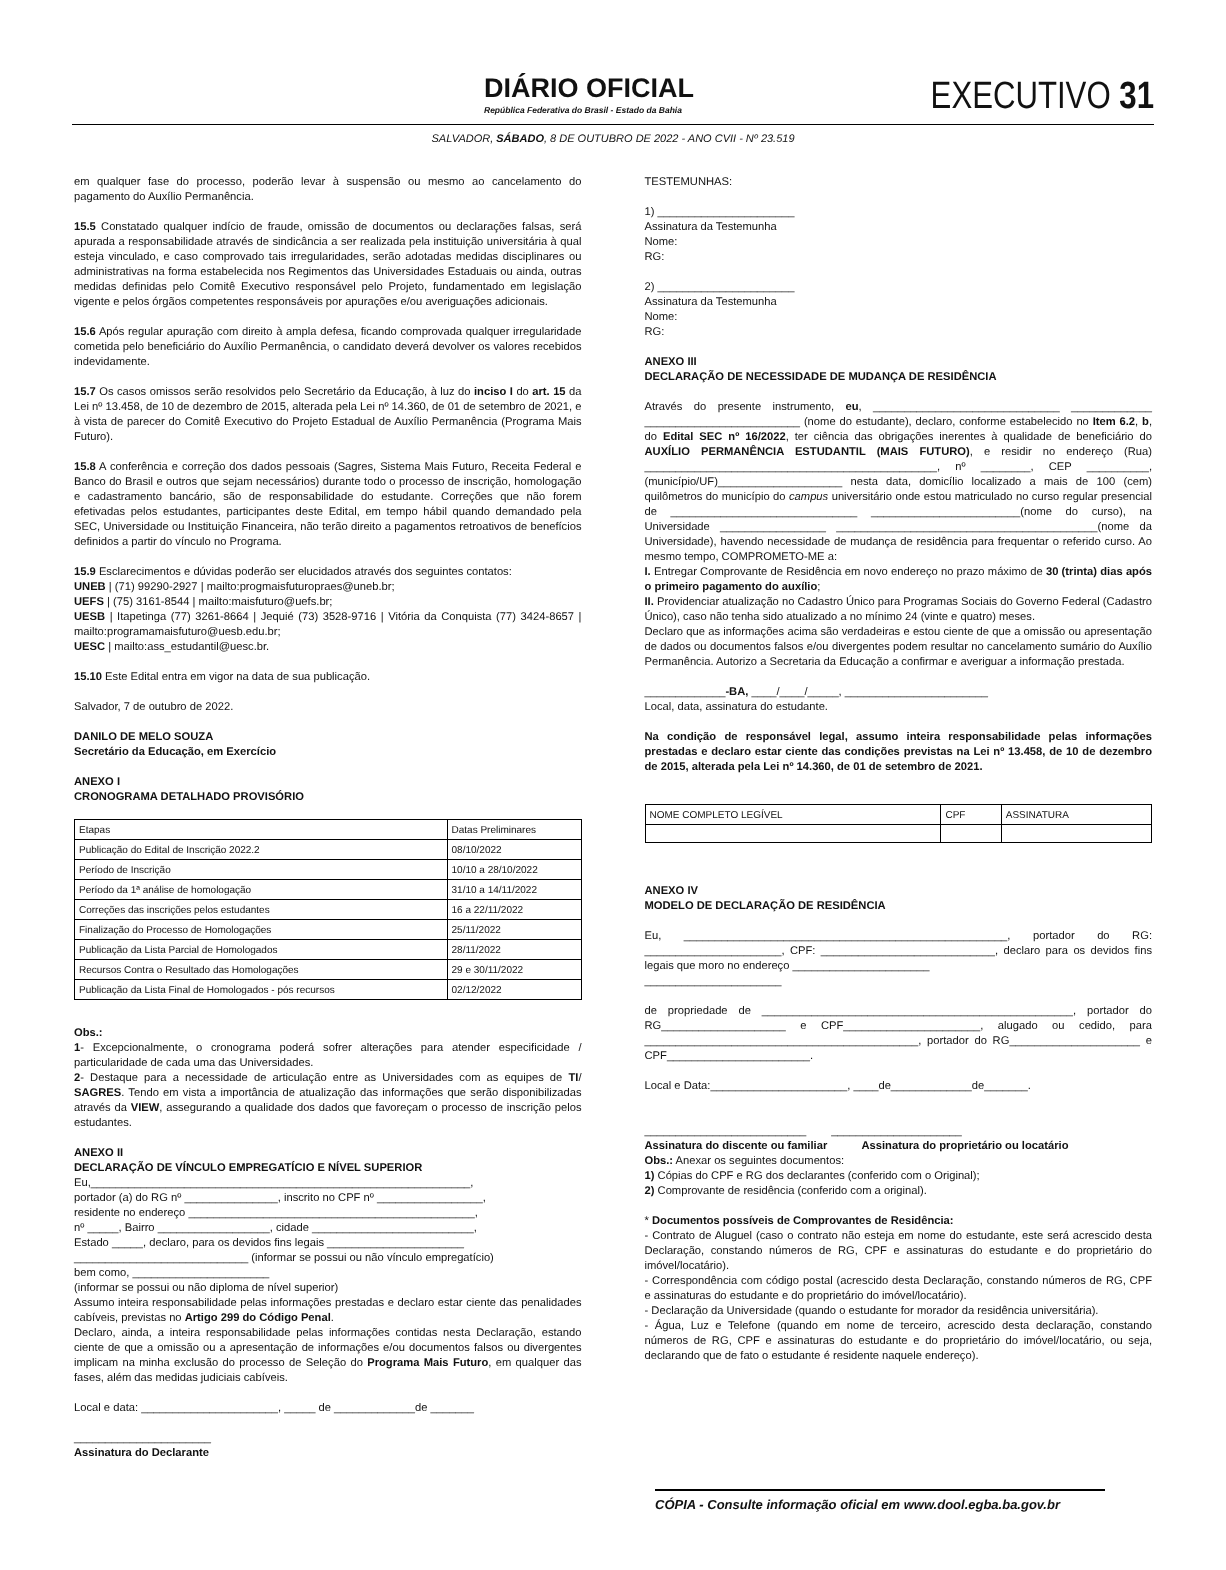DIÁRIO OFICIAL
República Federativa do Brasil - Estado da Bahia
EXECUTIVO 31
SALVADOR, SÁBADO, 8 DE OUTUBRO DE 2022 - ANO CVII - Nº 23.519
em qualquer fase do processo, poderão levar à suspensão ou mesmo ao cancelamento do pagamento do Auxílio Permanência.
15.5 Constatado qualquer indício de fraude, omissão de documentos ou declarações falsas, será apurada a responsabilidade através de sindicância a ser realizada pela instituição universitária à qual esteja vinculado, e caso comprovado tais irregularidades, serão adotadas medidas disciplinares ou administrativas na forma estabelecida nos Regimentos das Universidades Estaduais ou ainda, outras medidas definidas pelo Comitê Executivo responsável pelo Projeto, fundamentado em legislação vigente e pelos órgãos competentes responsáveis por apurações e/ou averiguações adicionais.
15.6 Após regular apuração com direito à ampla defesa, ficando comprovada qualquer irregularidade cometida pelo beneficiário do Auxílio Permanência, o candidato deverá devolver os valores recebidos indevidamente.
15.7 Os casos omissos serão resolvidos pelo Secretário da Educação, à luz do inciso I do art. 15 da Lei nº 13.458, de 10 de dezembro de 2015, alterada pela Lei nº 14.360, de 01 de setembro de 2021, e à vista de parecer do Comitê Executivo do Projeto Estadual de Auxílio Permanência (Programa Mais Futuro).
15.8 A conferência e correção dos dados pessoais (Sagres, Sistema Mais Futuro, Receita Federal e Banco do Brasil e outros que sejam necessários) durante todo o processo de inscrição, homologação e cadastramento bancário, são de responsabilidade do estudante. Correções que não forem efetivadas pelos estudantes, participantes deste Edital, em tempo hábil quando demandado pela SEC, Universidade ou Instituição Financeira, não terão direito a pagamentos retroativos de benefícios definidos a partir do vínculo no Programa.
15.9 Esclarecimentos e dúvidas poderão ser elucidados através dos seguintes contatos:
UNEB | (71) 99290-2927 | mailto:progmaisfuturopraes@uneb.br;
UEFS | (75) 3161-8544 | mailto:maisfuturo@uefs.br;
UESB | Itapetinga (77) 3261-8664 | Jequié (73) 3528-9716 | Vitória da Conquista (77) 3424-8657 | mailto:programamaisfuturo@uesb.edu.br;
UESC | mailto:ass_estudantil@uesc.br.
15.10 Este Edital entra em vigor na data de sua publicação.
Salvador, 7 de outubro de 2022.
DANILO DE MELO SOUZA
Secretário da Educação, em Exercício
ANEXO I
CRONOGRAMA DETALHADO PROVISÓRIO
| Etapas | Datas Preliminares |
| --- | --- |
| Publicação do Edital de Inscrição 2022.2 | 08/10/2022 |
| Período de Inscrição | 10/10 a 28/10/2022 |
| Período da 1ª análise de homologação | 31/10 a 14/11/2022 |
| Correções das inscrições pelos estudantes | 16 a 22/11/2022 |
| Finalização do Processo de Homologações | 25/11/2022 |
| Publicação da Lista Parcial de Homologados | 28/11/2022 |
| Recursos Contra o Resultado das Homologações | 29 e 30/11/2022 |
| Publicação da Lista Final de Homologados - pós recursos | 02/12/2022 |
Obs.:
1- Excepcionalmente, o cronograma poderá sofrer alterações para atender especificidade / particularidade de cada uma das Universidades.
2- Destaque para a necessidade de articulação entre as Universidades com as equipes de TI/ SAGRES. Tendo em vista a importância de atualização das informações que serão disponibilizadas através da VIEW, assegurando a qualidade dos dados que favoreçam o processo de inscrição pelos estudantes.
ANEXO II
DECLARAÇÃO DE VÍNCULO EMPREGATÍCIO E NÍVEL SUPERIOR
Eu,_____________________________________________________________,
portador (a) do RG nº _______________, inscrito no CPF nº _________________,
residente no endereço ______________________________________________,
nº _____, Bairro __________________, cidade __________________________,
Estado _____, declaro, para os devidos fins legais ______________________
____________________________ (informar se possui ou não vínculo empregatício)
bem como, ______________________
(informar se possui ou não diploma de nível superior)
Assumo inteira responsabilidade pelas informações prestadas e declaro estar ciente das penalidades cabíveis, previstas no Artigo 299 do Código Penal.
Declaro, ainda, a inteira responsabilidade pelas informações contidas nesta Declaração, estando ciente de que a omissão ou a apresentação de informações e/ou documentos falsos ou divergentes implicam na minha exclusão do processo de Seleção do Programa Mais Futuro, em qualquer das fases, além das medidas judiciais cabíveis.
Local e data: ______________________, _____ de _____________de _______
______________________
Assinatura do Declarante
TESTEMUNHAS:
1) ______________________
Assinatura da Testemunha
Nome:
RG:
2) ______________________
Assinatura da Testemunha
Nome:
RG:
ANEXO III
DECLARAÇÃO DE NECESSIDADE DE MUDANÇA DE RESIDÊNCIA
Através do presente instrumento, eu, ______________________________ _____________ _________________________ (nome do estudante), declaro, conforme estabelecido no Item 6.2, b, do Edital SEC nº 16/2022, ter ciência das obrigações inerentes à qualidade de beneficiário do AUXÍLIO PERMANÊNCIA ESTUDANTIL (MAIS FUTURO), e residir no endereço (Rua) _______________________________________________, nº ________, CEP __________, (município/UF)____________________ nesta data, domicílio localizado a mais de 100 (cem) quilômetros do município do campus universitário onde estou matriculado no curso regular presencial de ______________________________ ________________________(nome do curso), na Universidade _________________ __________________________________________(nome da Universidade), havendo necessidade de mudança de residência para frequentar o referido curso. Ao mesmo tempo, COMPROMETO-ME a:
I. Entregar Comprovante de Residência em novo endereço no prazo máximo de 30 (trinta) dias após o primeiro pagamento do auxílio;
II. Providenciar atualização no Cadastro Único para Programas Sociais do Governo Federal (Cadastro Único), caso não tenha sido atualizado a no mínimo 24 (vinte e quatro) meses.
Declaro que as informações acima são verdadeiras e estou ciente de que a omissão ou apresentação de dados ou documentos falsos e/ou divergentes podem resultar no cancelamento sumário do Auxílio Permanência. Autorizo a Secretaria da Educação a confirmar e averiguar a informação prestada.
_____________-BA, ____/____/_____, _______________________
Local, data, assinatura do estudante.
Na condição de responsável legal, assumo inteira responsabilidade pelas informações prestadas e declaro estar ciente das condições previstas na Lei nº 13.458, de 10 de dezembro de 2015, alterada pela Lei nº 14.360, de 01 de setembro de 2021.
| NOME COMPLETO LEGÍVEL | CPF | ASSINATURA |
| --- | --- | --- |
ANEXO IV
MODELO DE DECLARAÇÃO DE RESIDÊNCIA
Eu, ____________________________________________________, portador do RG: ______________________, CPF: ____________________________, declaro para os devidos fins legais que moro no endereço ______________________
______________________
de propriedade de __________________________________________________, portador do RG____________________ e CPF______________________, alugado ou cedido, para ____________________________________________, portador do RG_____________________ e CPF_______________________.
Local e Data:______________________, ____de_____________de_______.
__________________________ _____________________
Assinatura do discente ou familiar Assinatura do proprietário ou locatário
Obs.: Anexar os seguintes documentos:
1) Cópias do CPF e RG dos declarantes (conferido com o Original);
2) Comprovante de residência (conferido com a original).
* Documentos possíveis de Comprovantes de Residência:
- Contrato de Aluguel (caso o contrato não esteja em nome do estudante, este será acrescido desta Declaração, constando números de RG, CPF e assinaturas do estudante e do proprietário do imóvel/locatário).
- Correspondência com código postal (acrescido desta Declaração, constando números de RG, CPF e assinaturas do estudante e do proprietário do imóvel/locatário).
- Declaração da Universidade (quando o estudante for morador da residência universitária).
- Água, Luz e Telefone (quando em nome de terceiro, acrescido desta declaração, constando números de RG, CPF e assinaturas do estudante e do proprietário do imóvel/locatário, ou seja, declarando que de fato o estudante é residente naquele endereço).
CÓPIA - Consulte informação oficial em www.dool.egba.ba.gov.br